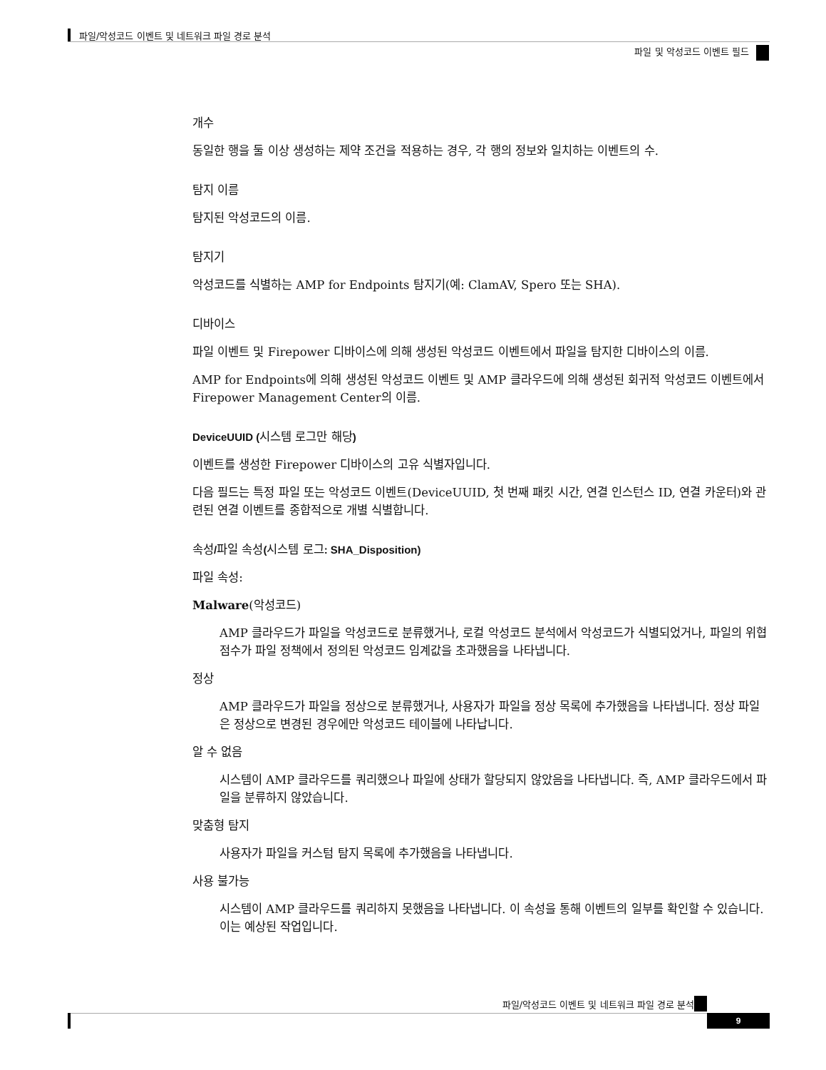파일/악성코드 이벤트 및 네트워크 파일 경로 분석
파일 및 악성코드 이벤트 필드
개수
동일한 행을 둘 이상 생성하는 제약 조건을 적용하는 경우, 각 행의 정보와 일치하는 이벤트의 수.
탐지 이름
탐지된 악성코드의 이름.
탐지기
악성코드를 식별하는 AMP for Endpoints 탐지기(예: ClamAV, Spero 또는 SHA).
디바이스
파일 이벤트 및 Firepower 디바이스에 의해 생성된 악성코드 이벤트에서 파일을 탐지한 디바이스의 이름.
AMP for Endpoints에 의해 생성된 악성코드 이벤트 및 AMP 클라우드에 의해 생성된 회귀적 악성코드 이벤트에서 Firepower Management Center의 이름.
DeviceUUID (시스템 로그만 해당)
이벤트를 생성한 Firepower 디바이스의 고유 식별자입니다.
다음 필드는 특정 파일 또는 악성코드 이벤트(DeviceUUID, 첫 번째 패킷 시간, 연결 인스턴스 ID, 연결 카운터)와 관련된 연결 이벤트를 종합적으로 개별 식별합니다.
속성/파일 속성(시스템 로그: SHA_Disposition)
파일 속성:
Malware(악성코드)
AMP 클라우드가 파일을 악성코드로 분류했거나, 로컬 악성코드 분석에서 악성코드가 식별되었거나, 파일의 위협 점수가 파일 정책에서 정의된 악성코드 임계값을 초과했음을 나타냅니다.
정상
AMP 클라우드가 파일을 정상으로 분류했거나, 사용자가 파일을 정상 목록에 추가했음을 나타냅니다. 정상 파일은 정상으로 변경된 경우에만 악성코드 테이블에 나타납니다.
알 수 없음
시스템이 AMP 클라우드를 쿼리했으나 파일에 상태가 할당되지 않았음을 나타냅니다. 즉, AMP 클라우드에서 파일을 분류하지 않았습니다.
맞춤형 탐지
사용자가 파일을 커스텀 탐지 목록에 추가했음을 나타냅니다.
사용 불가능
시스템이 AMP 클라우드를 쿼리하지 못했음을 나타냅니다. 이 속성을 통해 이벤트의 일부를 확인할 수 있습니다. 이는 예상된 작업입니다.
파일/악성코드 이벤트 및 네트워크 파일 경로 분석
9